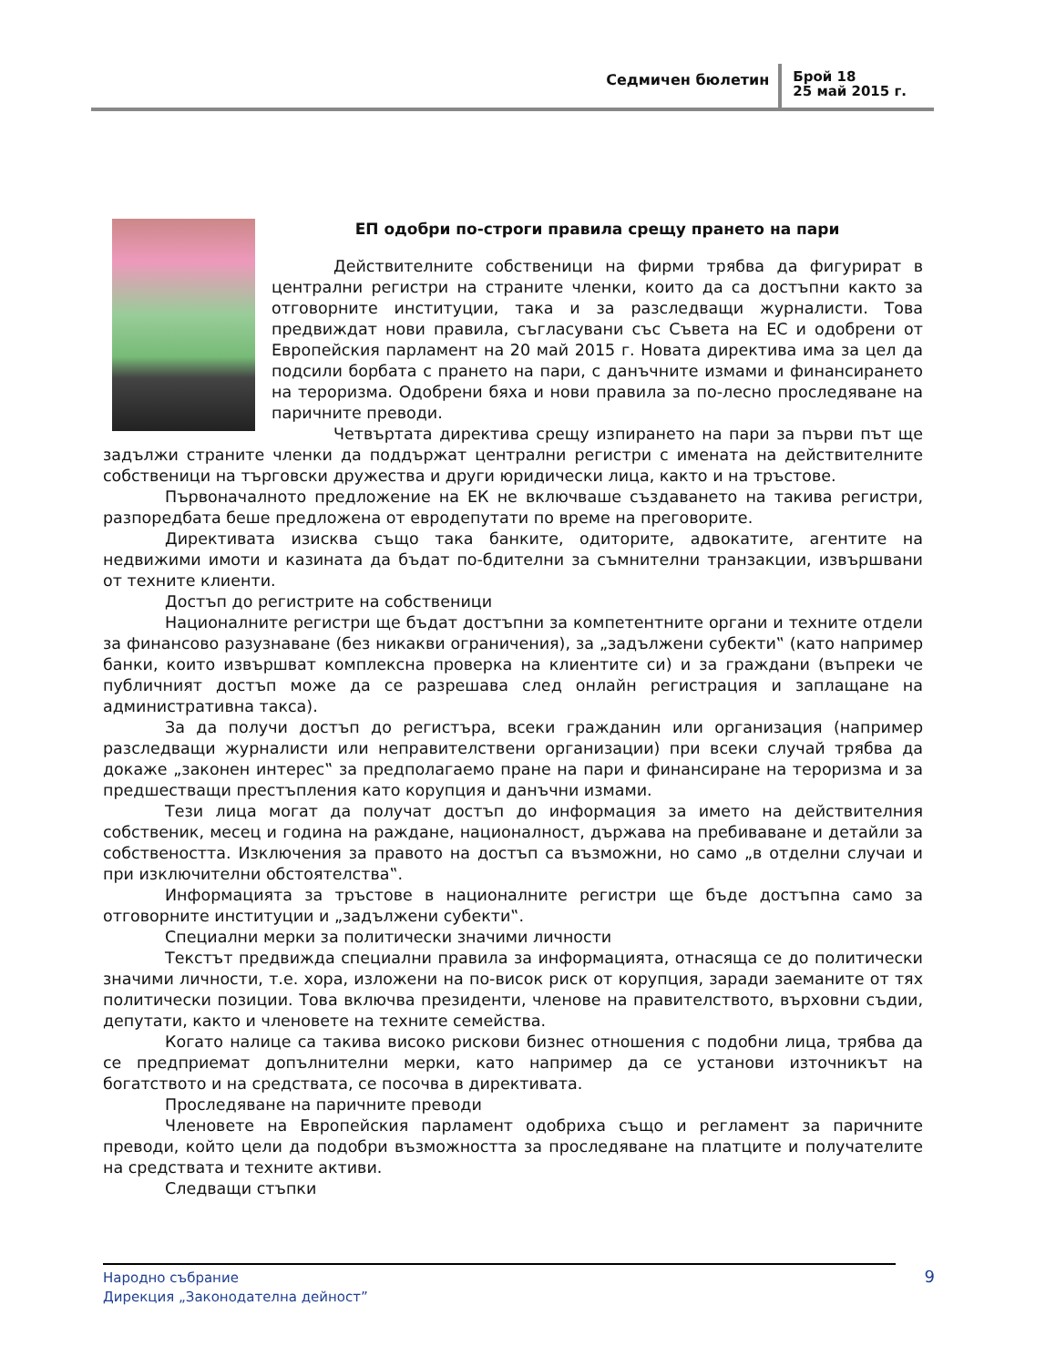Седмичен бюлетин
Брой 18
25 май 2015 г.
ЕП одобри по-строги правила срещу прането на пари
Действителните собственици на фирми трябва да фигурират в централни регистри на страните членки, които да са достъпни както за отговорните институции, така и за разследващи журналисти. Това предвиждат нови правила, съгласувани със Съвета на ЕС и одобрени от Европейския парламент на 20 май 2015 г. Новата директива има за цел да подсили борбата с прането на пари, с данъчните измами и финансирането на тероризма. Одобрени бяха и нови правила за по-лесно проследяване на паричните преводи.
Четвъртата директива срещу изпирането на пари за първи път ще задължи страните членки да поддържат централни регистри с имената на действителните собственици на търговски дружества и други юридически лица, както и на тръстове.
Първоначалното предложение на ЕК не включваше създаването на такива регистри, разпоредбата беше предложена от евродепутати по време на преговорите.
Директивата изисква също така банките, одиторите, адвокатите, агентите на недвижими имоти и казината да бъдат по-бдителни за съмнителни транзакции, извършвани от техните клиенти.
Достъп до регистрите на собственици
Националните регистри ще бъдат достъпни за компетентните органи и техните отдели за финансово разузнаване (без никакви ограничения), за „задължени субекти‟ (като например банки, които извършват комплексна проверка на клиентите си) и за граждани (въпреки че публичният достъп може да се разрешава след онлайн регистрация и заплащане на административна такса).
За да получи достъп до регистъра, всеки гражданин или организация (например разследващи журналисти или неправителствени организации) при всеки случай трябва да докаже „законен интерес‟ за предполагаемо пране на пари и финансиране на тероризма и за предшестващи престъпления като корупция и данъчни измами.
Тези лица могат да получат достъп до информация за името на действителния собственик, месец и година на раждане, националност, държава на пребиваване и детайли за собствеността. Изключения за правото на достъп са възможни, но само „в отделни случаи и при изключителни обстоятелства‟.
Информацията за тръстове в националните регистри ще бъде достъпна само за отговорните институции и „задължени субекти‟.
Специални мерки за политически значими личности
Текстът предвижда специални правила за информацията, отнасяща се до политически значими личности, т.е. хора, изложени на по-висок риск от корупция, заради заеманите от тях политически позиции. Това включва президенти, членове на правителството, върховни съдии, депутати, както и членовете на техните семейства.
Когато налице са такива високо рискови бизнес отношения с подобни лица, трябва да се предприемат допълнителни мерки, като например да се установи източникът на богатството и на средствата, се посочва в директивата.
Проследяване на паричните преводи
Членовете на Европейския парламент одобриха също и регламент за паричните преводи, който цели да подобри възможността за проследяване на платците и получателите на средствата и техните активи.
Следващи стъпки
Народно събрание
Дирекция „Законодателна дейност”
9